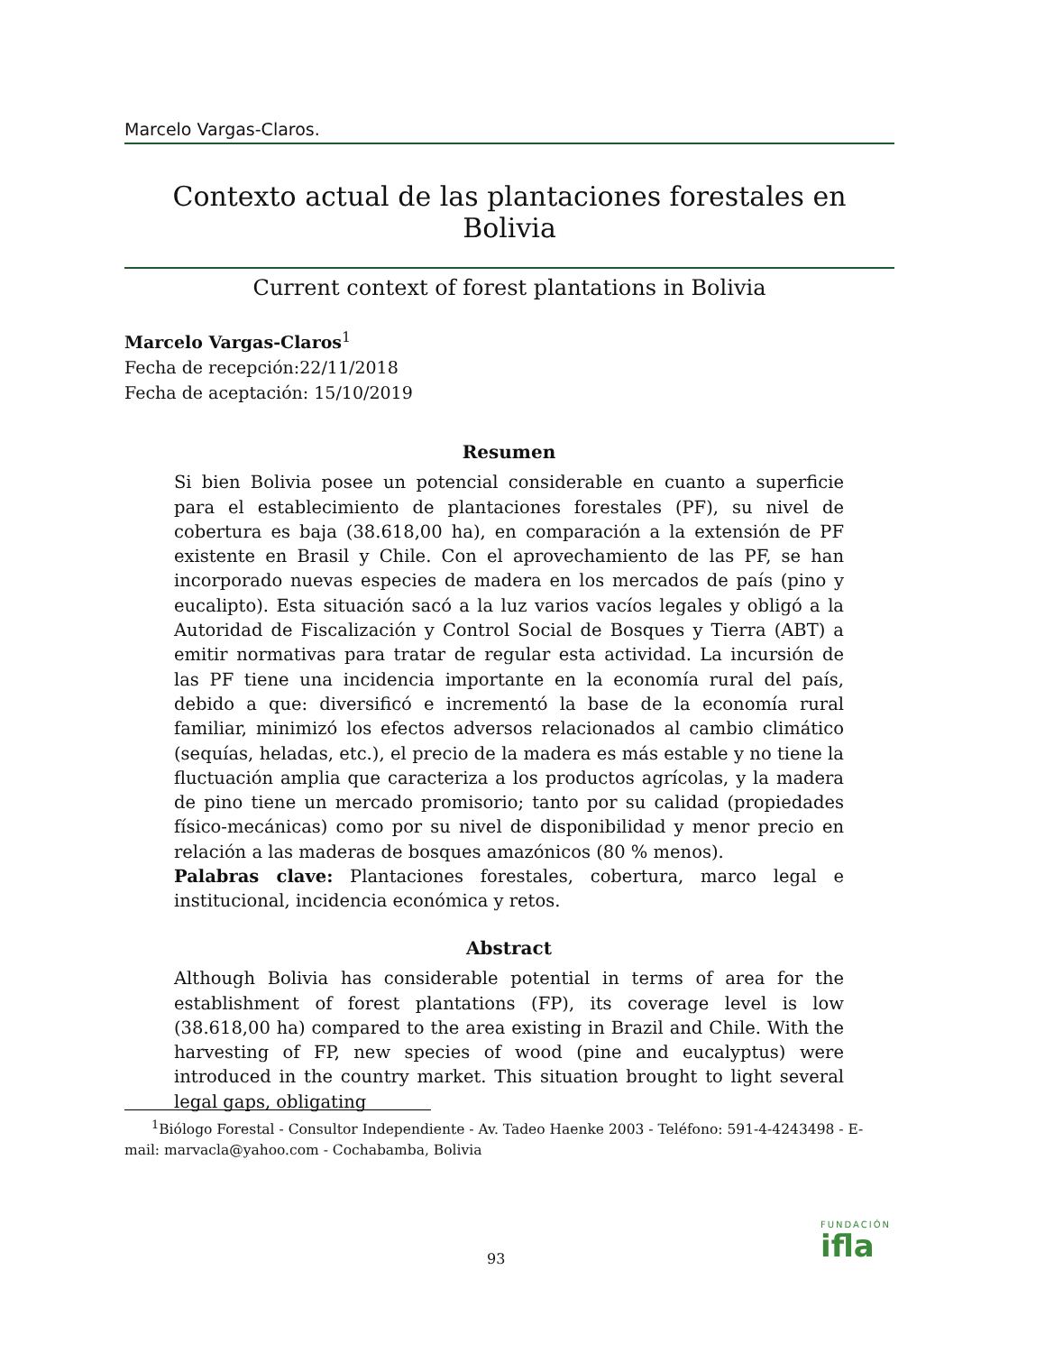Marcelo Vargas-Claros.
Contexto actual de las plantaciones forestales en Bolivia
Current context of forest plantations in Bolivia
Marcelo Vargas-Claros<sup>1</sup>
Fecha de recepción:22/11/2018
Fecha de aceptación: 15/10/2019
Resumen
Si bien Bolivia posee un potencial considerable en cuanto a superficie para el establecimiento de plantaciones forestales (PF), su nivel de cobertura es baja (38.618,00 ha), en comparación a la extensión de PF existente en Brasil y Chile. Con el aprovechamiento de las PF, se han incorporado nuevas especies de madera en los mercados de país (pino y eucalipto). Esta situación sacó a la luz varios vacíos legales y obligó a la Autoridad de Fiscalización y Control Social de Bosques y Tierra (ABT) a emitir normativas para tratar de regular esta actividad. La incursión de las PF tiene una incidencia importante en la economía rural del país, debido a que: diversificó e incrementó la base de la economía rural familiar, minimizó los efectos adversos relacionados al cambio climático (sequías, heladas, etc.), el precio de la madera es más estable y no tiene la fluctuación amplia que caracteriza a los productos agrícolas, y la madera de pino tiene un mercado promisorio; tanto por su calidad (propiedades físico-mecánicas) como por su nivel de disponibilidad y menor precio en relación a las maderas de bosques amazónicos (80 % menos).
Palabras clave: Plantaciones forestales, cobertura, marco legal e institucional, incidencia económica y retos.
Abstract
Although Bolivia has considerable potential in terms of area for the establishment of forest plantations (FP), its coverage level is low (38.618,00 ha) compared to the area existing in Brazil and Chile. With the harvesting of FP, new species of wood (pine and eucalyptus) were introduced in the country market. This situation brought to light several legal gaps, obligating
<sup>1</sup> Biólogo Forestal - Consultor Independiente - Av. Tadeo Haenke 2003 - Teléfono: 591-4-4243498 - E-mail: marvacla@yahoo.com - Cochabamba, Bolivia
93
FUNDACIÓN
ifla